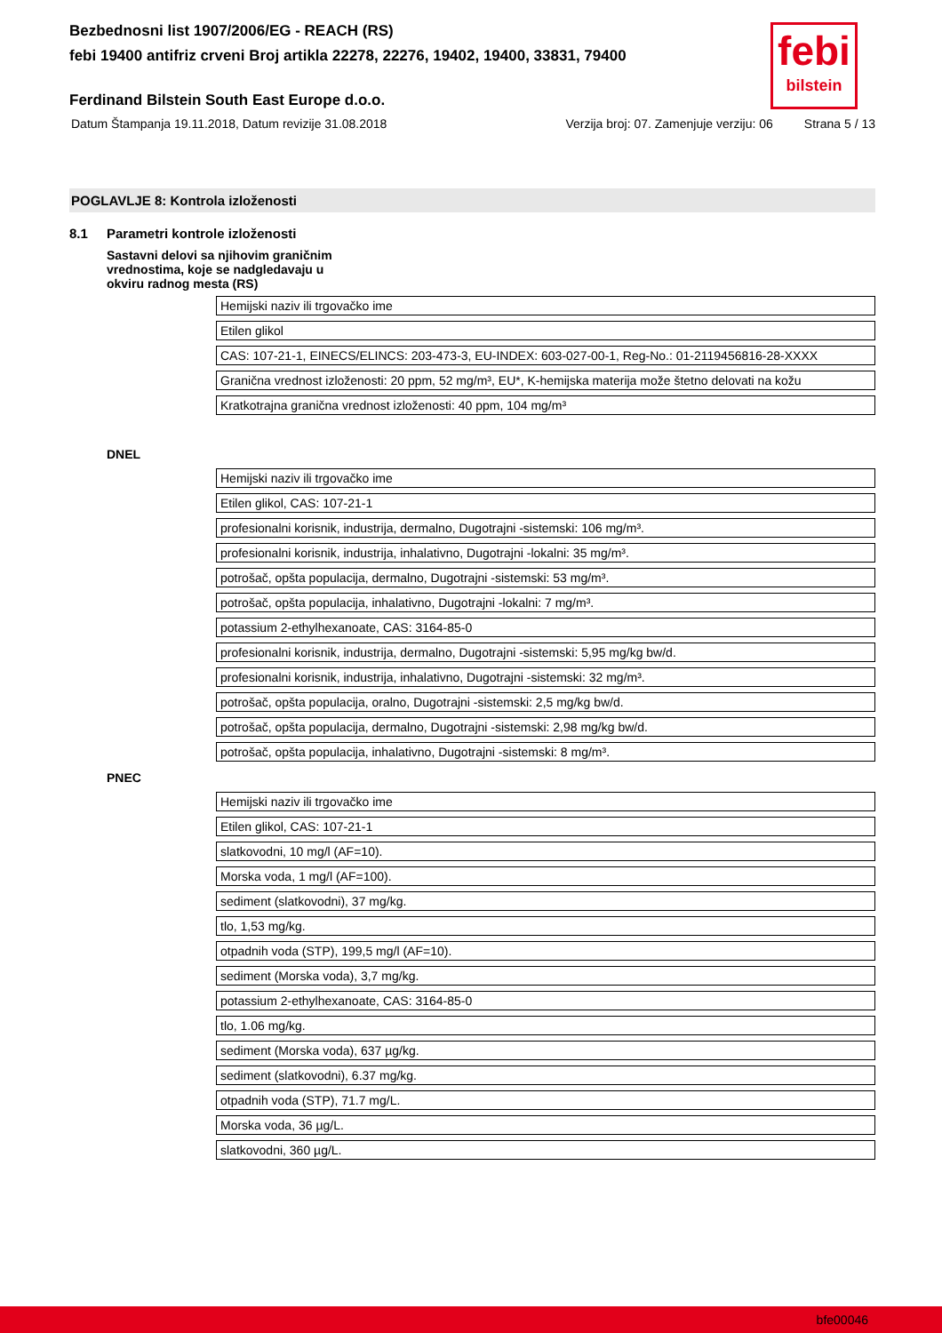febi
bilstein
Bezbednosni list 1907/2006/EG - REACH (RS)
febi 19400 antifriz crveni Broj artikla 22278, 22276, 19402, 19400, 33831, 79400
Ferdinand Bilstein South East Europe d.o.o.
Datum Štampanja 19.11.2018, Datum revizije 31.08.2018 Verzija broj: 07. Zamenjuje verziju: 06 Strana 5 / 13
POGLAVLJE 8: Kontrola izloženosti
8.1 Parametri kontrole izloženosti
Sastavni delovi sa njihovim graničnim vrednostima, koje se nadgledavaju u okviru radnog mesta (RS)
| Hemijski naziv ili trgovačko ime |
| Etilen glikol |
| CAS: 107-21-1, EINECS/ELINCS: 203-473-3, EU-INDEX: 603-027-00-1, Reg-No.: 01-2119456816-28-XXXX |
| Granična vrednost izloženosti: 20 ppm, 52 mg/m³, EU*, K-hemijska materija može štetno delovati na kožu |
| Kratkotrajna granična vrednost izloženosti: 40 ppm, 104 mg/m³ |
DNEL
| Hemijski naziv ili trgovačko ime |
| Etilen glikol, CAS: 107-21-1 |
| profesionalni korisnik, industrija, dermalno, Dugotrajni -sistemski: 106 mg/m³. |
| profesionalni korisnik, industrija, inhalativno, Dugotrajni -lokalni: 35 mg/m³. |
| potrošač, opšta populacija, dermalno, Dugotrajni -sistemski: 53 mg/m³. |
| potrošač, opšta populacija, inhalativno, Dugotrajni -lokalni: 7 mg/m³. |
| potassium 2-ethylhexanoate, CAS: 3164-85-0 |
| profesionalni korisnik, industrija, dermalno, Dugotrajni -sistemski: 5,95 mg/kg bw/d. |
| profesionalni korisnik, industrija, inhalativno, Dugotrajni -sistemski: 32 mg/m³. |
| potrošač, opšta populacija, oralno, Dugotrajni -sistemski: 2,5 mg/kg bw/d. |
| potrošač, opšta populacija, dermalno, Dugotrajni -sistemski: 2,98 mg/kg bw/d. |
| potrošač, opšta populacija, inhalativno, Dugotrajni -sistemski: 8 mg/m³. |
PNEC
| Hemijski naziv ili trgovačko ime |
| Etilen glikol, CAS: 107-21-1 |
| slatkovodni, 10 mg/l (AF=10). |
| Morska voda, 1 mg/l (AF=100). |
| sediment (slatkovodni), 37 mg/kg. |
| tlo, 1,53 mg/kg. |
| otpadnih voda (STP), 199,5 mg/l (AF=10). |
| sediment (Morska voda), 3,7 mg/kg. |
| potassium 2-ethylhexanoate, CAS: 3164-85-0 |
| tlo, 1.06 mg/kg. |
| sediment (Morska voda), 637 µg/kg. |
| sediment (slatkovodni), 6.37 mg/kg. |
| otpadnih voda (STP), 71.7 mg/L. |
| Morska voda, 36 µg/L. |
| slatkovodni, 360 µg/L. |
bfe00046